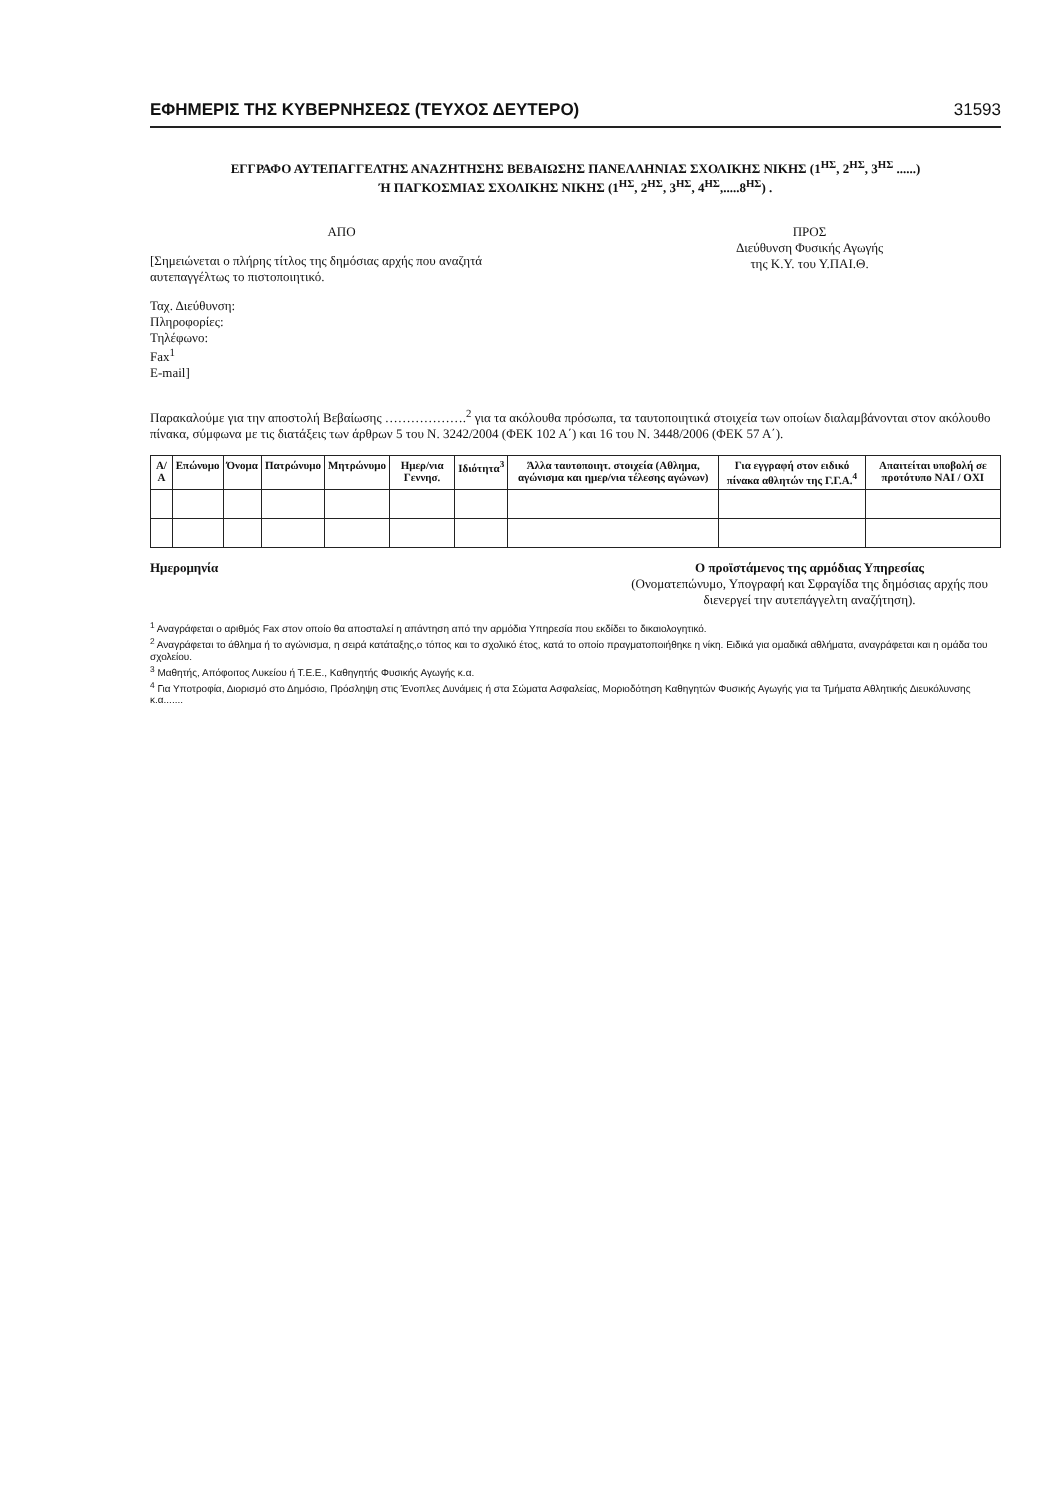ΕΦΗΜΕΡΙΣ ΤΗΣ ΚΥΒΕΡΝΗΣΕΩΣ (ΤΕΥΧΟΣ ΔΕΥΤΕΡΟ) 31593
ΕΓΓΡΑΦΟ ΑΥΤΕΠΑΓΓΕΛΤΗΣ ΑΝΑΖΗΤΗΣΗΣ ΒΕΒΑΙΩΣΗΣ ΠΑΝΕΛΛΗΝΙΑΣ ΣΧΟΛΙΚΗΣ ΝΙΚΗΣ (1<sup>ΗΣ</sup>, 2<sup>ΗΣ</sup>, 3<sup>ΗΣ</sup> ......)
Ή ΠΑΓΚΟΣΜΙΑΣ ΣΧΟΛΙΚΗΣ ΝΙΚΗΣ (1<sup>ΗΣ</sup>, 2<sup>ΗΣ</sup>, 3<sup>ΗΣ</sup>, 4<sup>ΗΣ</sup>,.....8<sup>ΗΣ</sup>) .
ΑΠΟ
[Σημειώνεται ο πλήρης τίτλος της δημόσιας αρχής που αναζητά αυτεπαγγέλτως το πιστοποιητικό.
Ταχ. Διεύθυνση:
Πληροφορίες:
Τηλέφωνο:
Fax<sup>1</sup>
E-mail]
ΠΡΟΣ
Διεύθυνση Φυσικής Αγωγής
της Κ.Υ. του Υ.ΠΑΙ.Θ.
Παρακαλούμε για την αποστολή Βεβαίωσης ……………….<sup>2</sup> για τα ακόλουθα πρόσωπα, τα ταυτοποιητικά στοιχεία των οποίων διαλαμβάνονται στον ακόλουθο πίνακα, σύμφωνα με τις διατάξεις των άρθρων 5 του Ν. 3242/2004 (ΦΕΚ 102 Α΄) και 16 του Ν. 3448/2006 (ΦΕΚ 57 Α΄).
| Α/Α | Επώνυμο | Όνομα | Πατρώνυμο | Μητρώνυμο | Ημερ/νια Γεννησ. | Ιδιότητα<sup>3</sup> | Άλλα ταυτοποιητ. στοιχεία (Αθλημα, αγώνισμα και ημερ/νια τέλεσης αγώνων) | Για εγγραφή στον ειδικό πίνακα αθλητών της Γ.Γ.Α.<sup>4</sup> | Απαιτείται υποβολή σε προτότυπο ΝΑΙ / ΟΧΙ |
| --- | --- | --- | --- | --- | --- | --- | --- | --- | --- |
Ημερομηνία Ο προϊστάμενος της αρμόδιας Υπηρεσίας
(Ονοματεπώνυμο, Υπογραφή και Σφραγίδα της δημόσιας αρχής που διενεργεί την αυτεπάγγελτη αναζήτηση).
<sup>1</sup> Αναγράφεται ο αριθμός Fax στον οποίο θα αποσταλεί η απάντηση από την αρμόδια Υπηρεσία που εκδίδει το δικαιολογητικό.
<sup>2</sup> Αναγράφεται το άθλημα ή το αγώνισμα, η σειρά κατάταξης,ο τόπος και το σχολικό έτος, κατά το οποίο πραγματοποιήθηκε η νίκη. Ειδικά για ομαδικά αθλήματα, αναγράφεται και η ομάδα του σχολείου.
<sup>3</sup> Μαθητής, Απόφοιτος Λυκείου ή Τ.Ε.Ε., Καθηγητής Φυσικής Αγωγής κ.α.
<sup>4</sup> Για Υποτροφία, Διορισμό στο Δημόσιο, Πρόσληψη στις Ένοπλες Δυνάμεις ή στα Σώματα Ασφαλείας, Μοριοδότηση Καθηγητών Φυσικής Αγωγής για τα Τμήματα Αθλητικής Διευκόλυνσης κ.α.......